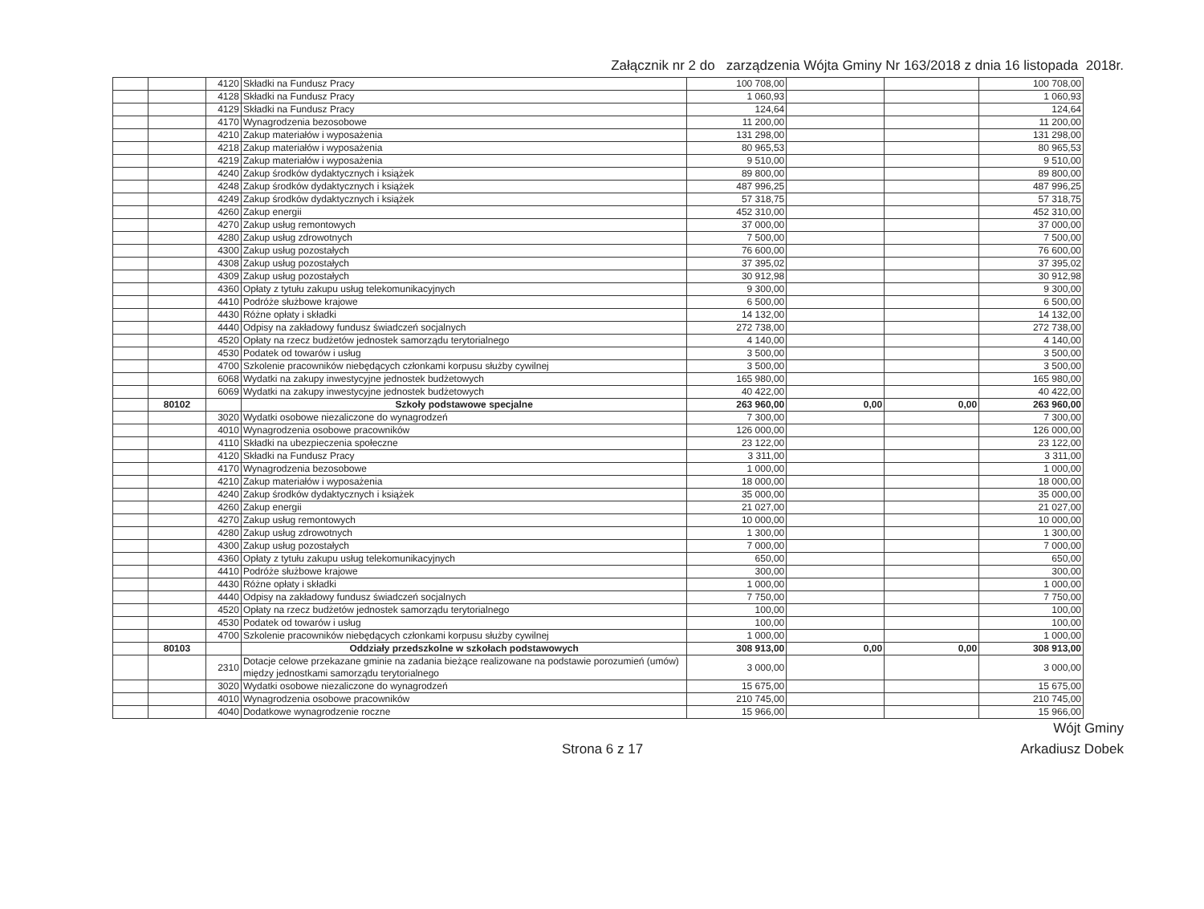Załącznik nr 2 do zarządzenia Wójta Gminy Nr 163/2018 z dnia 16 listopada 2018r.
| | | 4120 | Składki na Fundusz Pracy | 100 708,00 | | | 100 708,00 |
| | | 4128 | Składki na Fundusz Pracy | 1 060,93 | | | 1 060,93 |
| | | 4129 | Składki na Fundusz Pracy | 124,64 | | | 124,64 |
| | | 4170 | Wynagrodzenia bezosobowe | 11 200,00 | | | 11 200,00 |
| | | 4210 | Zakup materiałów i wyposażenia | 131 298,00 | | | 131 298,00 |
| | | 4218 | Zakup materiałów i wyposażenia | 80 965,53 | | | 80 965,53 |
| | | 4219 | Zakup materiałów i wyposażenia | 9 510,00 | | | 9 510,00 |
| | | 4240 | Zakup środków dydaktycznych i książek | 89 800,00 | | | 89 800,00 |
| | | 4248 | Zakup środków dydaktycznych i książek | 487 996,25 | | | 487 996,25 |
| | | 4249 | Zakup środków dydaktycznych i książek | 57 318,75 | | | 57 318,75 |
| | | 4260 | Zakup energii | 452 310,00 | | | 452 310,00 |
| | | 4270 | Zakup usług remontowych | 37 000,00 | | | 37 000,00 |
| | | 4280 | Zakup usług zdrowotnych | 7 500,00 | | | 7 500,00 |
| | | 4300 | Zakup usług pozostałych | 76 600,00 | | | 76 600,00 |
| | | 4308 | Zakup usług pozostałych | 37 395,02 | | | 37 395,02 |
| | | 4309 | Zakup usług pozostałych | 30 912,98 | | | 30 912,98 |
| | | 4360 | Opłaty z tytułu zakupu usług telekomunikacyjnych | 9 300,00 | | | 9 300,00 |
| | | 4410 | Podróże służbowe krajowe | 6 500,00 | | | 6 500,00 |
| | | 4430 | Różne opłaty i składki | 14 132,00 | | | 14 132,00 |
| | | 4440 | Odpisy na zakładowy fundusz świadczeń socjalnych | 272 738,00 | | | 272 738,00 |
| | | 4520 | Opłaty na rzecz budżetów jednostek samorządu terytorialnego | 4 140,00 | | | 4 140,00 |
| | | 4530 | Podatek od towarów i usług | 3 500,00 | | | 3 500,00 |
| | | 4700 | Szkolenie pracowników niebędących członkami korpusu służby cywilnej | 3 500,00 | | | 3 500,00 |
| | | 6068 | Wydatki na zakupy inwestycyjne jednostek budżetowych | 165 980,00 | | | 165 980,00 |
| | | 6069 | Wydatki na zakupy inwestycyjne jednostek budżetowych | 40 422,00 | | | 40 422,00 |
| | 80102 | | Szkoły podstawowe specjalne | 263 960,00 | 0,00 | 0,00 | 263 960,00 |
| | | 3020 | Wydatki osobowe niezaliczone do wynagrodzeń | 7 300,00 | | | 7 300,00 |
| | | 4010 | Wynagrodzenia osobowe pracowników | 126 000,00 | | | 126 000,00 |
| | | 4110 | Składki na ubezpieczenia społeczne | 23 122,00 | | | 23 122,00 |
| | | 4120 | Składki na Fundusz Pracy | 3 311,00 | | | 3 311,00 |
| | | 4170 | Wynagrodzenia bezosobowe | 1 000,00 | | | 1 000,00 |
| | | 4210 | Zakup materiałów i wyposażenia | 18 000,00 | | | 18 000,00 |
| | | 4240 | Zakup środków dydaktycznych i książek | 35 000,00 | | | 35 000,00 |
| | | 4260 | Zakup energii | 21 027,00 | | | 21 027,00 |
| | | 4270 | Zakup usług remontowych | 10 000,00 | | | 10 000,00 |
| | | 4280 | Zakup usług zdrowotnych | 1 300,00 | | | 1 300,00 |
| | | 4300 | Zakup usług pozostałych | 7 000,00 | | | 7 000,00 |
| | | 4360 | Opłaty z tytułu zakupu usług telekomunikacyjnych | 650,00 | | | 650,00 |
| | | 4410 | Podróże służbowe krajowe | 300,00 | | | 300,00 |
| | | 4430 | Różne opłaty i składki | 1 000,00 | | | 1 000,00 |
| | | 4440 | Odpisy na zakładowy fundusz świadczeń socjalnych | 7 750,00 | | | 7 750,00 |
| | | 4520 | Opłaty na rzecz budżetów jednostek samorządu terytorialnego | 100,00 | | | 100,00 |
| | | 4530 | Podatek od towarów i usług | 100,00 | | | 100,00 |
| | | 4700 | Szkolenie pracowników niebędących członkami korpusu służby cywilnej | 1 000,00 | | | 1 000,00 |
| | 80103 | | Oddziały przedszkolne w szkołach podstawowych | 308 913,00 | 0,00 | 0,00 | 308 913,00 |
| | | 2310 | Dotacje celowe przekazane gminie na zadania bieżące realizowane na podstawie porozumień (umów) między jednostkami samorządu terytorialnego | 3 000,00 | | | 3 000,00 |
| | | 3020 | Wydatki osobowe niezaliczone do wynagrodzeń | 15 675,00 | | | 15 675,00 |
| | | 4010 | Wynagrodzenia osobowe pracowników | 210 745,00 | | | 210 745,00 |
| | | 4040 | Dodatkowe wynagrodzenie roczne | 15 966,00 | | | 15 966,00 |
Wójt Gminy
Strona 6 z 17 Arkadiusz Dobek